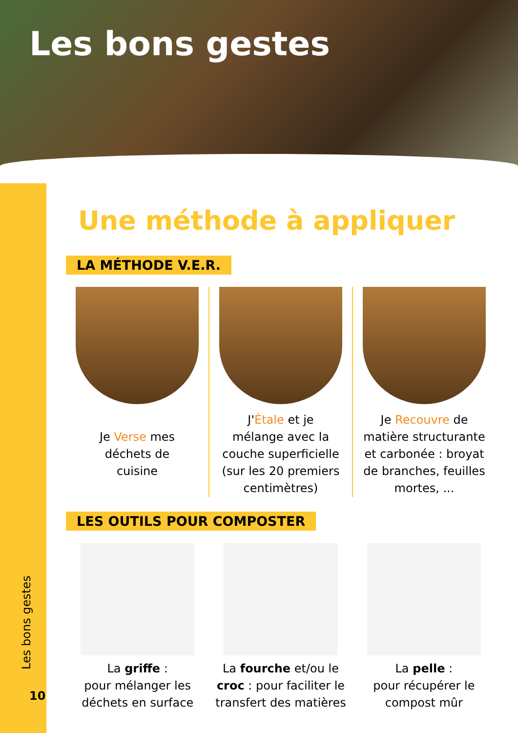Les bons gestes
Les bons gestes
10
Une méthode à appliquer
LA MÉTHODE V.E.R.
Je Verse mes
déchets de
cuisine
J'Étale et je
mélange avec la
couche superficielle
(sur les 20 premiers
centimètres)
Je Recouvre de
matière structurante
et carbonée : broyat
de branches, feuilles
mortes, ...
LES OUTILS POUR COMPOSTER
La griffe :
pour mélanger les
déchets en surface
La fourche et/ou le
croc : pour faciliter le
transfert des matières
La pelle :
pour récupérer le
compost mûr